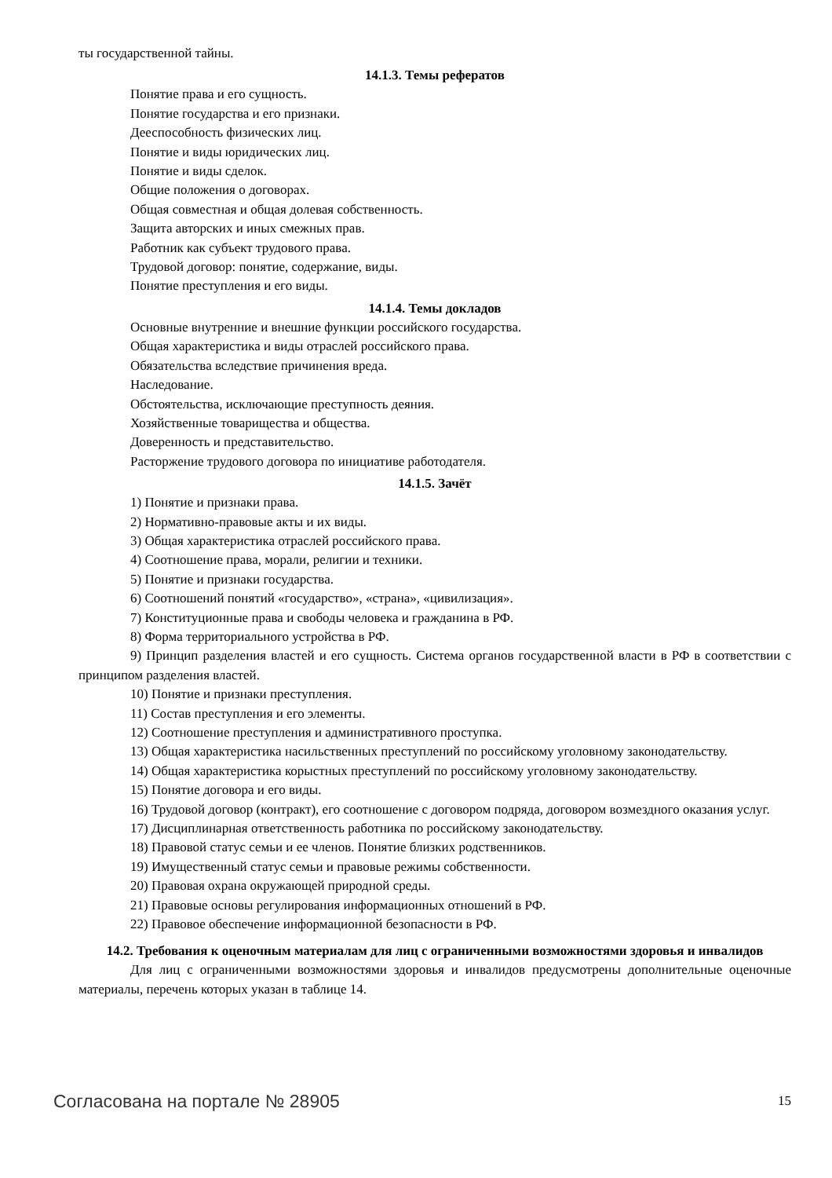ты государственной тайны.
14.1.3. Темы рефератов
Понятие права и его сущность.
Понятие государства и его признаки.
Дееспособность физических лиц.
Понятие и виды юридических лиц.
Понятие и виды сделок.
Общие положения о договорах.
Общая совместная и общая долевая собственность.
Защита авторских и иных смежных прав.
Работник как субъект трудового права.
Трудовой договор: понятие, содержание, виды.
Понятие преступления и его виды.
14.1.4. Темы докладов
Основные внутренние и внешние функции российского государства.
Общая характеристика и виды отраслей российского права.
Обязательства вследствие причинения вреда.
Наследование.
Обстоятельства, исключающие преступность деяния.
Хозяйственные товарищества и общества.
Доверенность и представительство.
Расторжение трудового договора по инициативе работодателя.
14.1.5. Зачёт
1) Понятие и признаки права.
2) Нормативно-правовые акты и их виды.
3) Общая характеристика отраслей российского права.
4) Соотношение права, морали, религии и техники.
5) Понятие и признаки государства.
6) Соотношений понятий «государство», «страна», «цивилизация».
7) Конституционные права и свободы человека и гражданина в РФ.
8) Форма территориального устройства в РФ.
9) Принцип разделения властей и его сущность. Система органов государственной власти в РФ в соответствии с принципом разделения властей.
10) Понятие и признаки преступления.
11) Состав преступления и его элементы.
12) Соотношение преступления и административного проступка.
13) Общая характеристика насильственных преступлений по российскому уголовному законодательству.
14) Общая характеристика корыстных преступлений по российскому уголовному законодательству.
15) Понятие договора и его виды.
16) Трудовой договор (контракт), его соотношение с договором подряда, договором возмездного оказания услуг.
17) Дисциплинарная ответственность работника по российскому законодательству.
18) Правовой статус семьи и ее членов. Понятие близких родственников.
19) Имущественный статус семьи и правовые режимы собственности.
20) Правовая охрана окружающей природной среды.
21) Правовые основы регулирования информационных отношений в РФ.
22) Правовое обеспечение информационной безопасности в РФ.
14.2. Требования к оценочным материалам для лиц с ограниченными возможностями здоровья и инвалидов
Для лиц с ограниченными возможностями здоровья и инвалидов предусмотрены дополнительные оценочные материалы, перечень которых указан в таблице 14.
Согласована на портале № 28905 15